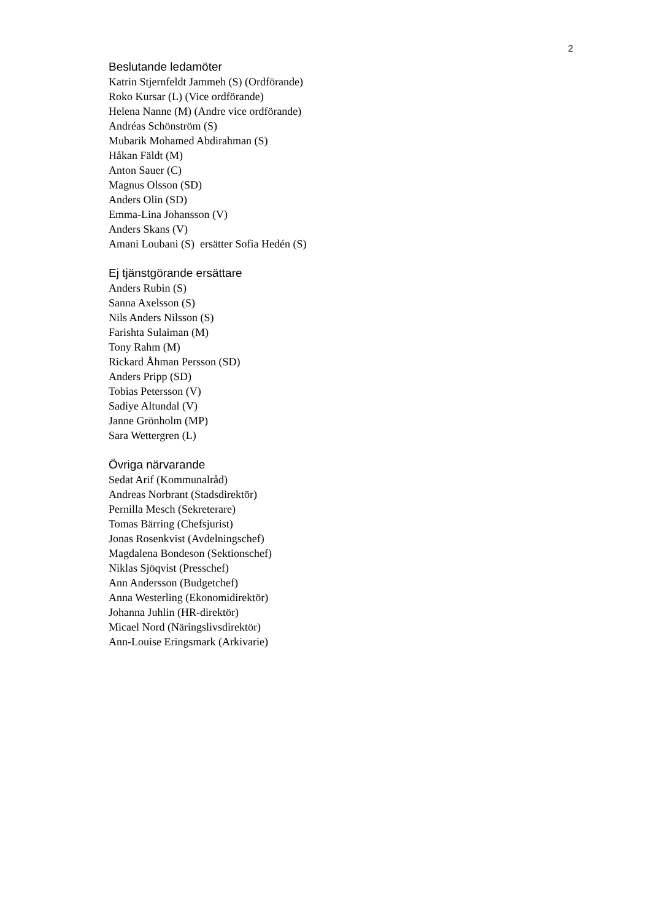2
Beslutande ledamöter
Katrin Stjernfeldt Jammeh (S) (Ordförande)
Roko Kursar (L) (Vice ordförande)
Helena Nanne (M) (Andre vice ordförande)
Andréas Schönström (S)
Mubarik Mohamed Abdirahman (S)
Håkan Fäldt (M)
Anton Sauer (C)
Magnus Olsson (SD)
Anders Olin (SD)
Emma-Lina Johansson (V)
Anders Skans (V)
Amani Loubani (S) ersätter Sofia Hedén (S)
Ej tjänstgörande ersättare
Anders Rubin (S)
Sanna Axelsson (S)
Nils Anders Nilsson (S)
Farishta Sulaiman (M)
Tony Rahm (M)
Rickard Åhman Persson (SD)
Anders Pripp (SD)
Tobias Petersson (V)
Sadiye Altundal (V)
Janne Grönholm (MP)
Sara Wettergren (L)
Övriga närvarande
Sedat Arif (Kommunalråd)
Andreas Norbrant (Stadsdirektör)
Pernilla Mesch (Sekreterare)
Tomas Bärring (Chefsjurist)
Jonas Rosenkvist (Avdelningschef)
Magdalena Bondeson (Sektionschef)
Niklas Sjöqvist (Presschef)
Ann Andersson (Budgetchef)
Anna Westerling (Ekonomidirektör)
Johanna Juhlin (HR-direktör)
Micael Nord (Näringslivsdirektör)
Ann-Louise Eringsmark (Arkivarie)